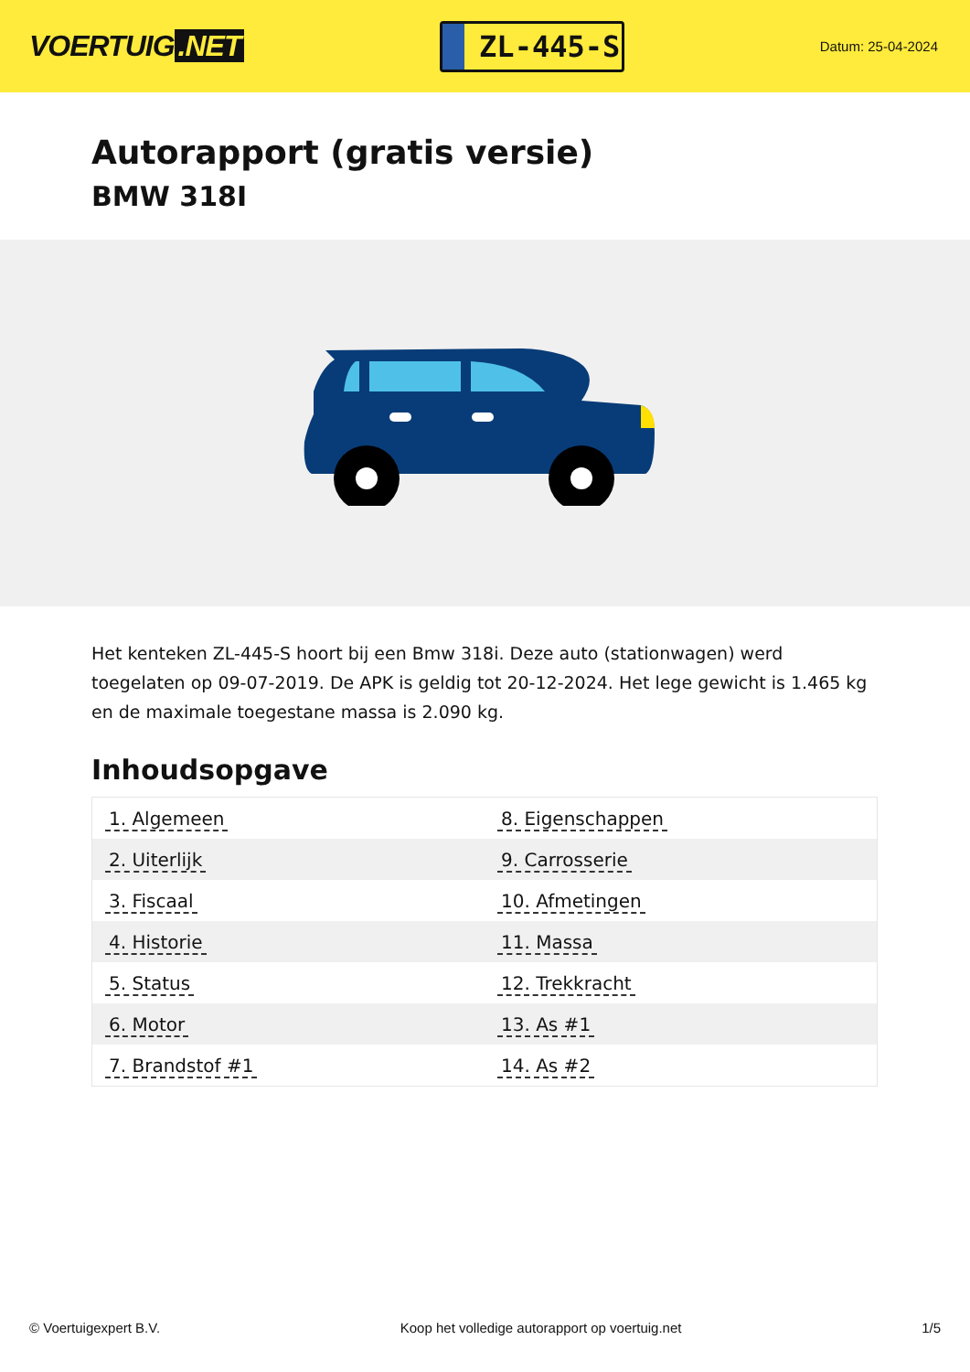VOERTUIG.NET
ZL-445-S
Datum: 25-04-2024
Autorapport (gratis versie)
BMW 318I
Het kenteken ZL-445-S hoort bij een Bmw 318i. Deze auto (stationwagen) werd toegelaten op 09-07-2019. De APK is geldig tot 20-12-2024. Het lege gewicht is 1.465 kg en de maximale toegestane massa is 2.090 kg.
Inhoudsopgave
| 1. Algemeen | 8. Eigenschappen |
| 2. Uiterlijk | 9. Carrosserie |
| 3. Fiscaal | 10. Afmetingen |
| 4. Historie | 11. Massa |
| 5. Status | 12. Trekkracht |
| 6. Motor | 13. As #1 |
| 7. Brandstof #1 | 14. As #2 |
© Voertuigexpert B.V. Koop het volledige autorapport op voertuig.net 1/5